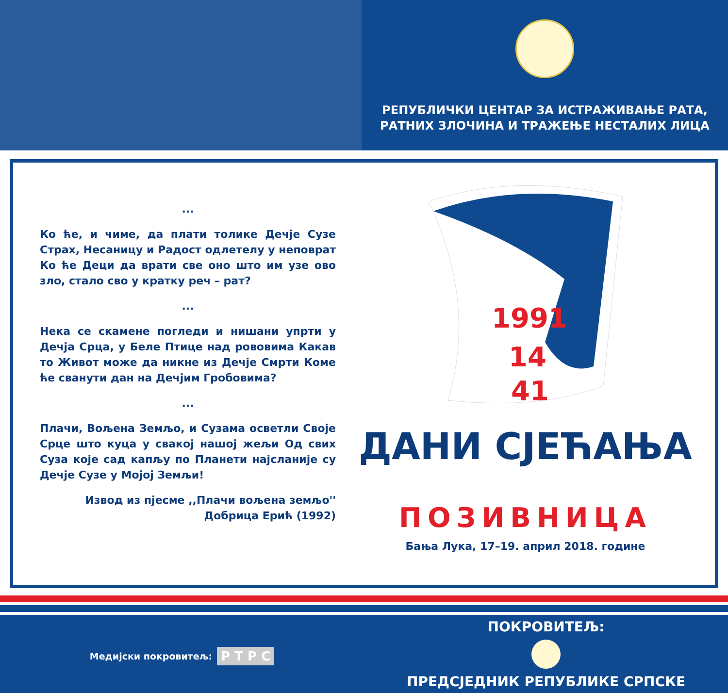РЕПУБЛИЧКИ ЦЕНТАР ЗА ИСТРАЖИВАЊЕ РАТА,
РАТНИХ ЗЛОЧИНА И ТРАЖЕЊЕ НЕСТАЛИХ ЛИЦА
...
Ко ће, и чиме, да плати толике Дечје Сузе Страх, Несаницу и Радост одлетелу у неповрат Ко ће Деци да врати све оно што им узе ово зло, стало сво у кратку реч – рат?
...
Нека се скамене погледи и нишани упрти у Дечја Срца, у Беле Птице над рововима Какав то Живот може да никне из Дечје Смрти Коме ће сванути дан на Дечјим Гробовима?
...
Плачи, Вољена Земљо, и Сузама осветли Своје Срце што куца у свакој нашој жељи Од свих Суза које сад капљу по Планети најсланије су Дечје Сузе у Мојој Земљи!
Извод из пјесме ,,Плачи вољена земљо''
Добрица Ерић (1992)
1991
14
41
ДАНИ СЈЕЋАЊА
ПОЗИВНИЦА
Бања Лука, 17–19. април 2018. године
Медијски покровитељ: Р Т Р С
ПОКРОВИТЕЉ:
ПРЕДСЈЕДНИК РЕПУБЛИКЕ СРПСКЕ